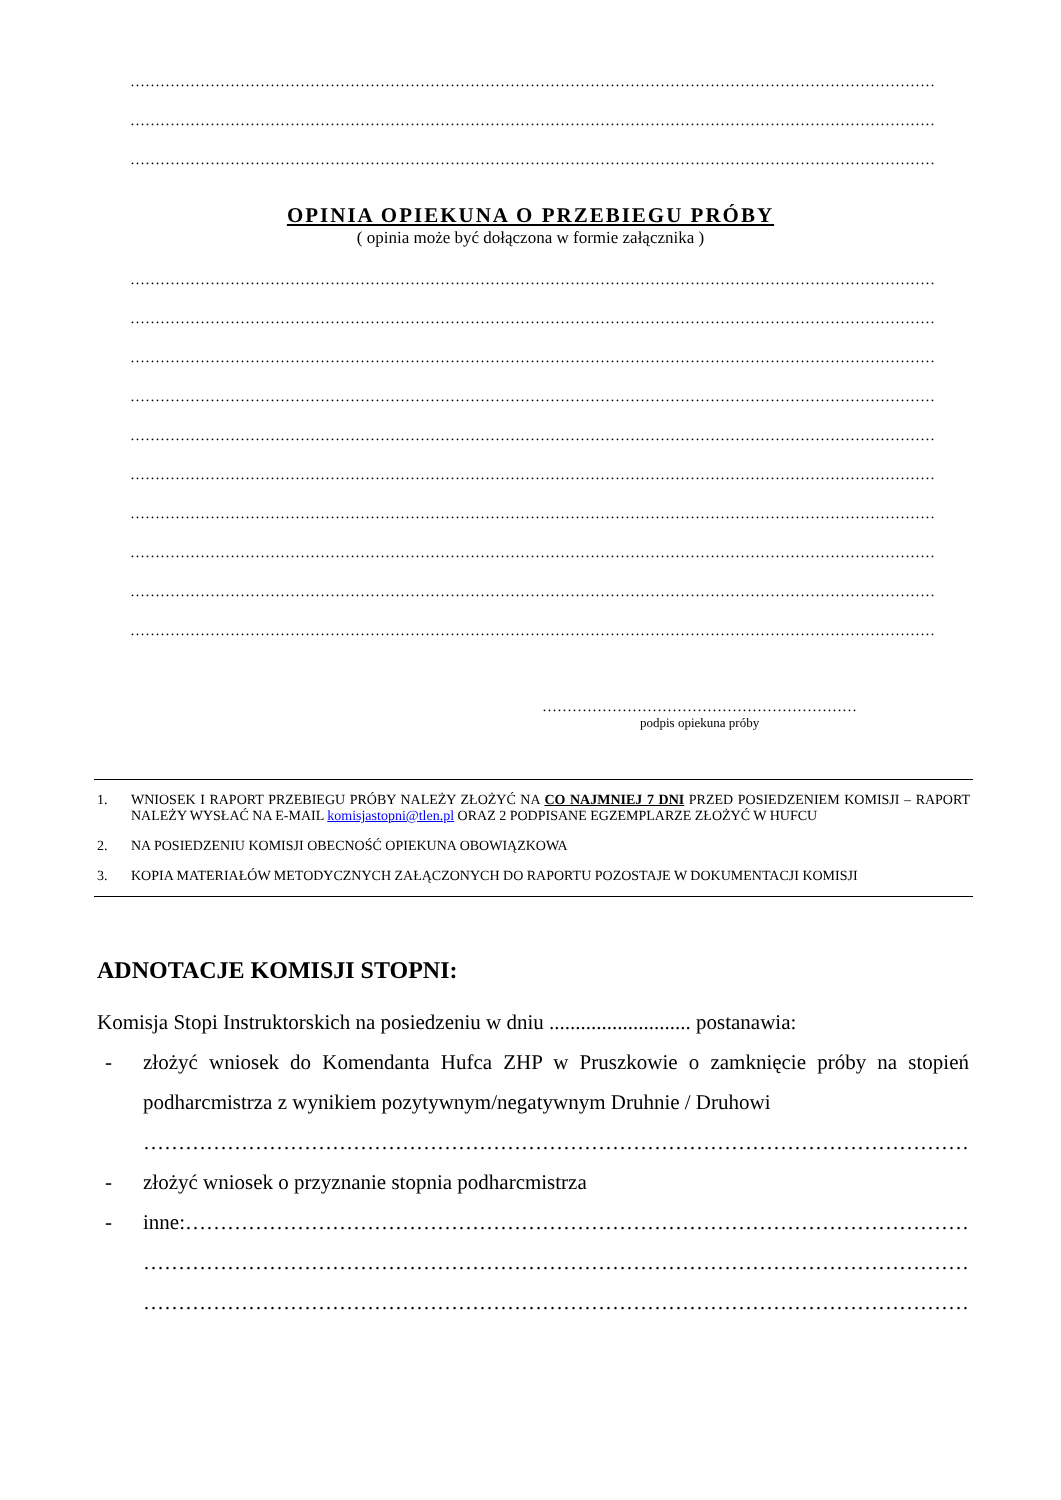…………………………………………………………………………………………………………………………………………………………………………
…………………………………………………………………………………………………………………………………………………………………………
…………………………………………………………………………………………………………………………………………………………………………
OPINIA OPIEKUNA O PRZEBIEGU PRÓBY
( opinia może być dołączona w formie załącznika )
…………………………………………………………………………………………………………………………………………………………………………
…………………………………………………………………………………………………………………………………………………………………………
…………………………………………………………………………………………………………………………………………………………………………
…………………………………………………………………………………………………………………………………………………………………………
…………………………………………………………………………………………………………………………………………………………………………
…………………………………………………………………………………………………………………………………………………………………………
…………………………………………………………………………………………………………………………………………………………………………
…………………………………………………………………………………………………………………………………………………………………………
…………………………………………………………………………………………………………………………………………………………………………
…………………………………………………………………………………………………………………………………………………………………………
………………………………………………………
podpis opiekuna próby
1. WNIOSEK I RAPORT PRZEBIEGU PRÓBY NALEŻY ZŁOŻYĆ NA CO NAJMNIEJ 7 DNI PRZED POSIEDZENIEM KOMISJI – RAPORT NALEŻY WYSŁAĆ NA E-MAIL komisjastopni@tlen.pl ORAZ 2 PODPISANE EGZEMPLARZE ZŁOŻYĆ W HUFCU
2. NA POSIEDZENIU KOMISJI OBECNOŚĆ OPIEKUNA OBOWIĄZKOWA
3. KOPIA MATERIAŁÓW METODYCZNYCH ZAŁĄCZONYCH DO RAPORTU POZOSTAJE W DOKUMENTACJI KOMISJI
ADNOTACJE KOMISJI STOPNI:
Komisja Stopi Instruktorskich na posiedzeniu w dniu ........................... postanawia:
- złożyć wniosek do Komendanta Hufca ZHP w Pruszkowie o zamknięcie próby na stopień podharcmistrza z wynikiem pozytywnym/negatywnym Druhnie / Druhowi
……………………………………………………………………………………………………………
- złożyć wniosek o przyznanie stopnia podharcmistrza
- inne:……………………………………………………………………………………………………
……………………………………………………………………………………………………………
……………………………………………………………………………………………………………